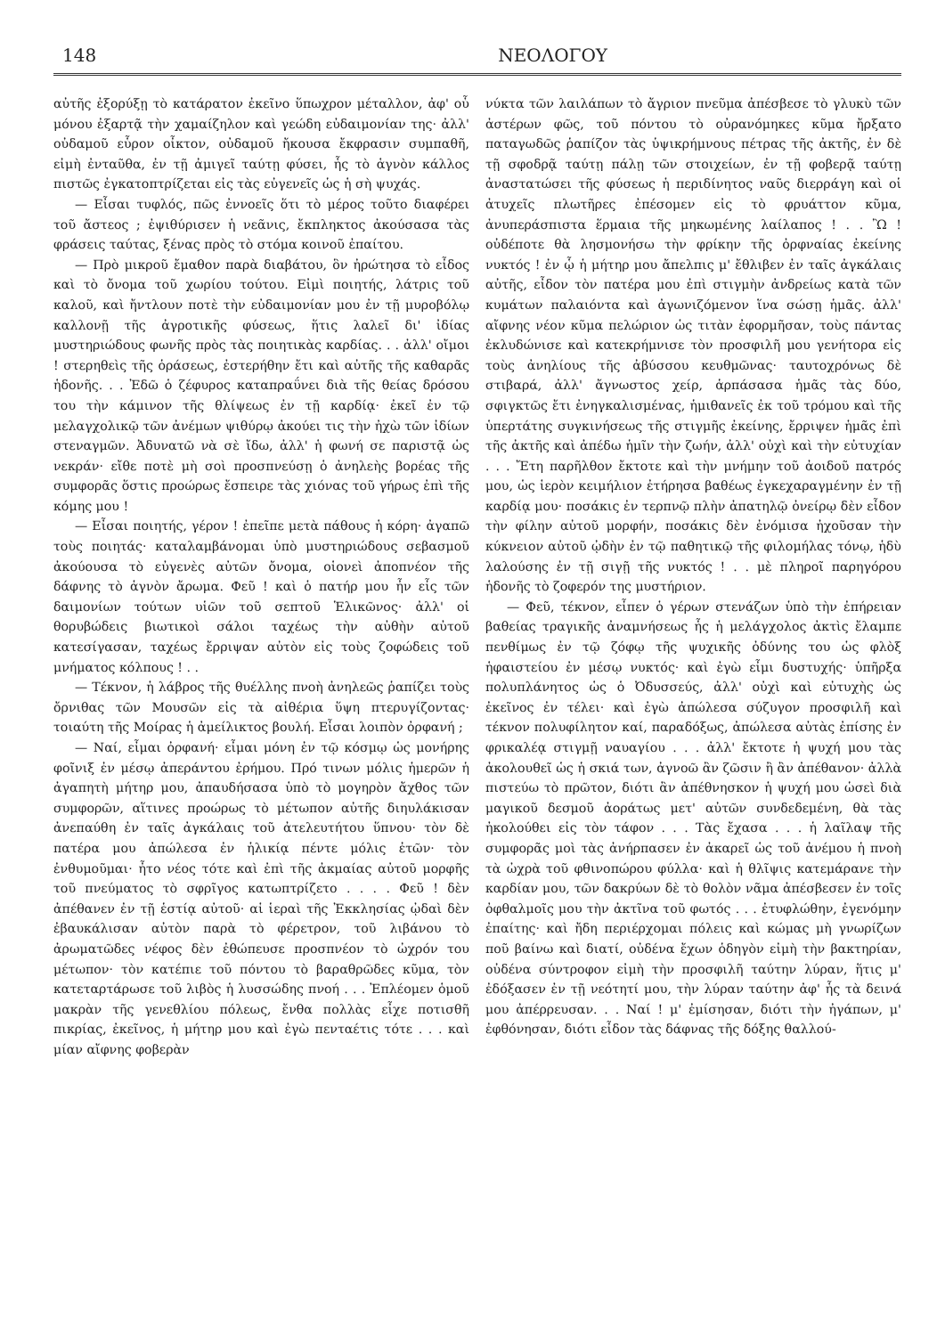148 ΝΕΟΛΟΓΟΥ
αὐτῆς ἐξορύξῃ τὸ κατάρατον ἐκεῖνο ὕπωχρον μέταλλον, ἀφ' οὗ μόνου ἐξαρτᾷ τὴν χαμαίζηλον καὶ γεώδη εὐδαιμονίαν της· ἀλλ' οὐδαμοῦ εὗρον οἶκτον, οὐδαμοῦ ἤκουσα ἔκφρασιν συμπαθῆ, εἰμὴ ἐνταῦθα, ἐν τῇ ἀμιγεῖ ταύτῃ φύσει, ἧς τὸ ἁγνὸν κάλλος πιστῶς ἐγκατοπτρίζεται εἰς τὰς εὐγενεῖς ὡς ἡ σὴ ψυχάς.
— Εἶσαι τυφλός, πῶς ἐννοεῖς ὅτι τὸ μέρος τοῦτο διαφέρει τοῦ ἄστεος ; ἐψιθύρισεν ἡ νεᾶνις, ἔκπληκτος ἀκούσασα τὰς φράσεις ταύτας, ξένας πρὸς τὸ στόμα κοινοῦ ἐπαίτου.
— Πρὸ μικροῦ ἔμαθον παρὰ διαβάτου, ὃν ἠρώτησα τὸ εἶδος καὶ τὸ ὄνομα τοῦ χωρίου τούτου. Εἰμὶ ποιητής, λάτρις τοῦ καλοῦ, καὶ ἤντλουν ποτὲ τὴν εὐδαιμονίαν μου ἐν τῇ μυροβόλῳ καλλονῇ τῆς ἀγροτικῆς φύσεως, ἥτις λαλεῖ δι' ἰδίας μυστηριώδους φωνῆς πρὸς τὰς ποιητικὰς καρδίας. . . ἀλλ' οἴμοι ! στερηθεὶς τῆς ὁράσεως, ἐστερήθην ἔτι καὶ αὐτῆς τῆς καθαρᾶς ἡδονῆς. . . Ἐδῶ ὁ ζέφυρος καταπραΰνει διὰ τῆς θείας δρόσου του τὴν κάμινον τῆς θλίψεως ἐν τῇ καρδίᾳ· ἐκεῖ ἐν τῷ μελαγχολικῷ τῶν ἀνέμων ψιθύρῳ ἀκούει τις τὴν ἠχὼ τῶν ἰδίων στεναγμῶν. Ἀδυνατῶ νὰ σὲ ἴδω, ἀλλ' ἡ φωνή σε παριστᾷ ὡς νεκράν· εἴθε ποτὲ μὴ σοὶ προσπνεύσῃ ὁ ἀνηλεὴς βορέας τῆς συμφορᾶς ὅστις προώρως ἔσπειρε τὰς χιόνας τοῦ γήρως ἐπὶ τῆς κόμης μου !
— Εἶσαι ποιητής, γέρον ! ἐπεῖπε μετὰ πάθους ἡ κόρη· ἀγαπῶ τοὺς ποιητάς· καταλαμβάνομαι ὑπὸ μυστηριώδους σεβασμοῦ ἀκούουσα τὸ εὐγενὲς αὐτῶν ὄνομα, οἱονεὶ ἀποπνέον τῆς δάφνης τὸ ἁγνὸν ἄρωμα. Φεῦ ! καὶ ὁ πατήρ μου ἦν εἷς τῶν δαιμονίων τούτων υἱῶν τοῦ σεπτοῦ Ἑλικῶνος· ἀλλ' οἱ θορυβώδεις βιωτικοὶ σάλοι ταχέως τὴν αὐθὴν αὐτοῦ κατεσίγασαν, ταχέως ἔρριψαν αὐτὸν εἰς τοὺς ζοφώδεις τοῦ μνήματος κόλπους ! . .
— Τέκνον, ἡ λάβρος τῆς θυέλλης πνοὴ ἀνηλεῶς ῥαπίζει τοὺς ὄρνιθας τῶν Μουσῶν εἰς τὰ αἰθέρια ὕψη πτερυγίζοντας· τοιαύτη τῆς Μοίρας ἡ ἀμείλικτος βουλή. Εἶσαι λοιπὸν ὀρφανή ;
— Ναί, εἶμαι ὀρφανή· εἶμαι μόνη ἐν τῷ κόσμῳ ὡς μονήρης φοῖνιξ ἐν μέσῳ ἀπεράντου ἐρήμου. Πρό τινων μόλις ἡμερῶν ἡ ἀγαπητὴ μήτηρ μου, ἀπαυδήσασα ὑπὸ τὸ μογηρὸν ἄχθος τῶν συμφορῶν, αἵτινες προώρως τὸ μέτωπον αὐτῆς διηυλάκισαν ἀνεπαύθη ἐν ταῖς ἀγκάλαις τοῦ ἀτελευτήτου ὕπνου· τὸν δὲ πατέρα μου ἀπώλεσα ἐν ἡλικίᾳ πέντε μόλις ἐτῶν· τὸν ἐνθυμοῦμαι· ἦτο νέος τότε καὶ ἐπὶ τῆς ἀκμαίας αὐτοῦ μορφῆς τοῦ πνεύματος τὸ σφρῖγος κατωπτρίζετο . . . . Φεῦ ! δὲν ἀπέθανεν ἐν τῇ ἑστίᾳ αὐτοῦ· αἱ ἱεραὶ τῆς Ἐκκλησίας ᾠδαὶ δὲν ἐβαυκάλισαν αὐτὸν παρὰ τὸ φέρετρον, τοῦ λιβάνου τὸ ἀρωματῶδες νέφος δὲν ἐθώπευσε προσπνέον τὸ ὠχρόν του μέτωπον· τὸν κατέπιε τοῦ πόντου τὸ βαραθρῶδες κῦμα, τὸν κατεταρτάρωσε τοῦ λιβὸς ἡ λυσσώδης πνοή . . . Ἐπλέομεν ὁμοῦ μακρὰν τῆς γενεθλίου πόλεως, ἔνθα πολλὰς εἶχε ποτισθῆ πικρίας, ἐκεῖνος, ἡ μήτηρ μου καὶ ἐγὼ πενταέτις τότε . . . καὶ μίαν αἴφνης φοβερὰν
νύκτα τῶν λαιλάπων τὸ ἄγριον πνεῦμα ἀπέσβεσε τὸ γλυκὺ τῶν ἀστέρων φῶς, τοῦ πόντου τὸ οὐρανόμηκες κῦμα ἤρξατο παταγωδῶς ῥαπίζον τὰς ὑψικρήμνους πέτρας τῆς ἀκτῆς, ἐν δὲ τῇ σφοδρᾷ ταύτῃ πάλῃ τῶν στοιχείων, ἐν τῇ φοβερᾷ ταύτῃ ἀναστατώσει τῆς φύσεως ἡ περιδίνητος ναῦς διερράγη καὶ οἱ ἀτυχεῖς πλωτῆρες ἐπέσομεν εἰς τὸ φρυάττον κῦμα, ἀνυπεράσπιστα ἕρμαια τῆς μηκωμένης λαίλαπος ! . . Ὢ ! οὐδέποτε θὰ λησμονήσω τὴν φρίκην τῆς ὀρφναίας ἐκείνης νυκτός ! ἐν ᾧ ἡ μήτηρ μου ἄπελπις μ' ἔθλιβεν ἐν ταῖς ἀγκάλαις αὐτῆς, εἶδον τὸν πατέρα μου ἐπὶ στιγμὴν ἀνδρείως κατὰ τῶν κυμάτων παλαιόντα καὶ ἀγωνιζόμενον ἵνα σώσῃ ἡμᾶς. ἀλλ' αἴφνης νέον κῦμα πελώριον ὡς τιτὰν ἐφορμῆσαν, τοὺς πάντας ἐκλυδώνισε καὶ κατεκρήμνισε τὸν προσφιλῆ μου γενήτορα εἰς τοὺς ἀνηλίους τῆς ἀβύσσου κευθμῶνας· ταυτοχρόνως δὲ στιβαρά, ἀλλ' ἄγνωστος χείρ, ἁρπάσασα ἡμᾶς τὰς δύο, σφιγκτῶς ἔτι ἐνηγκαλισμένας, ἡμιθανεῖς ἐκ τοῦ τρόμου καὶ τῆς ὑπερτάτης συγκινήσεως τῆς στιγμῆς ἐκείνης, ἔρριψεν ἡμᾶς ἐπὶ τῆς ἀκτῆς καὶ ἀπέδω ἡμῖν τὴν ζωήν, ἀλλ' οὐχὶ καὶ τὴν εὐτυχίαν . . . Ἔτη παρῆλθον ἔκτοτε καὶ τὴν μνήμην τοῦ ἀοιδοῦ πατρός μου, ὡς ἱερὸν κειμήλιον ἐτήρησα βαθέως ἐγκεχαραγμένην ἐν τῇ καρδίᾳ μου· ποσάκις ἐν τερπνῷ πλὴν ἀπατηλῷ ὀνείρῳ δὲν εἶδον τὴν φίλην αὐτοῦ μορφήν, ποσάκις δὲν ἐνόμισα ἠχοῦσαν τὴν κύκνειον αὐτοῦ ᾠδὴν ἐν τῷ παθητικῷ τῆς φιλομήλας τόνῳ, ἡδὺ λαλούσης ἐν τῇ σιγῇ τῆς νυκτός ! . . μὲ πληροῖ παρηγόρου ἡδονῆς τὸ ζοφερόν της μυστήριον.
— Φεῦ, τέκνον, εἶπεν ὁ γέρων στενάζων ὑπὸ τὴν ἐπήρειαν βαθείας τραγικῆς ἀναμνήσεως ἧς ἡ μελάγχολος ἀκτὶς ἔλαμπε πενθίμως ἐν τῷ ζόφῳ τῆς ψυχικῆς ὀδύνης του ὡς φλὸξ ἡφαιστείου ἐν μέσῳ νυκτός· καὶ ἐγὼ εἶμι δυστυχής· ὑπῆρξα πολυπλάνητος ὡς ὁ Ὀδυσσεύς, ἀλλ' οὐχὶ καὶ εὐτυχὴς ὡς ἐκεῖνος ἐν τέλει· καὶ ἐγὼ ἀπώλεσα σύζυγον προσφιλῆ καὶ τέκνον πολυφίλητον καί, παραδόξως, ἀπώλεσα αὐτὰς ἐπίσης ἐν φρικαλέᾳ στιγμῇ ναυαγίου . . . ἀλλ' ἔκτοτε ἡ ψυχή μου τὰς ἀκολουθεῖ ὡς ἡ σκιά των, ἀγνοῶ ἂν ζῶσιν ἢ ἂν ἀπέθανον· ἀλλὰ πιστεύω τὸ πρῶτον, διότι ἂν ἀπέθνησκον ἡ ψυχή μου ὡσεὶ διὰ μαγικοῦ δεσμοῦ ἀοράτως μετ' αὐτῶν συνδεδεμένη, θὰ τὰς ἠκολούθει εἰς τὸν τάφον . . . Τὰς ἔχασα . . . ἡ λαῖλαψ τῆς συμφορᾶς μοὶ τὰς ἀνήρπασεν ἐν ἀκαρεῖ ὡς τοῦ ἀνέμου ἡ πνοὴ τὰ ὠχρὰ τοῦ φθινοπώρου φύλλα· καὶ ἡ θλῖψις κατεμάρανε τὴν καρδίαν μου, τῶν δακρύων δὲ τὸ θολὸν νᾶμα ἀπέσβεσεν ἐν τοῖς ὀφθαλμοῖς μου τὴν ἀκτῖνα τοῦ φωτός . . . ἐτυφλώθην, ἐγενόμην ἐπαίτης· καὶ ἤδη περιέρχομαι πόλεις καὶ κώμας μὴ γνωρίζων ποῦ βαίνω καὶ διατί, οὐδένα ἔχων ὁδηγὸν εἰμὴ τὴν βακτηρίαν, οὐδένα σύντροφον εἰμὴ τὴν προσφιλῆ ταύτην λύραν, ἥτις μ' ἐδόξασεν ἐν τῇ νεότητί μου, τὴν λύραν ταύτην ἀφ' ἧς τὰ δεινά μου ἀπέρρευσαν. . . Ναί ! μ' ἐμίσησαν, διότι τὴν ἠγάπων, μ' ἐφθόνησαν, διότι εἶδον τὰς δάφνας τῆς δόξης θαλλού-